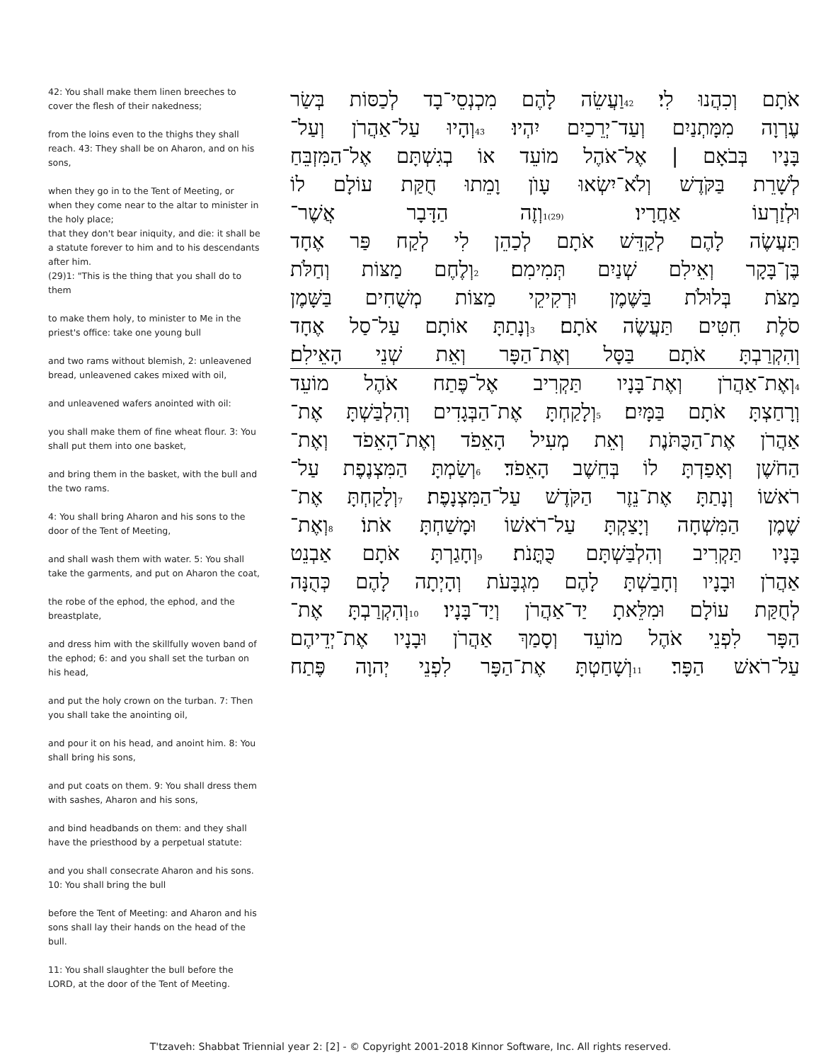42: You shall make them linen breeches to cover the flesh of their nakedness;
from the loins even to the thighs they shall reach. 43: They shall be on Aharon, and on his sons,
when they go in to the Tent of Meeting, or when they come near to the altar to minister in the holy place;
that they don't bear iniquity, and die: it shall be a statute forever to him and to his descendants after him.
(29)1: "This is the thing that you shall do to them
to make them holy, to minister to Me in the priest's office: take one young bull
and two rams without blemish, 2: unleavened bread, unleavened cakes mixed with oil,
and unleavened wafers anointed with oil:
you shall make them of fine wheat flour. 3: You shall put them into one basket,
and bring them in the basket, with the bull and the two rams.
4: You shall bring Aharon and his sons to the door of the Tent of Meeting,
and shall wash them with water. 5: You shall take the garments, and put on Aharon the coat,
the robe of the ephod, the ephod, and the breastplate,
and dress him with the skillfully woven band of the ephod; 6: and you shall set the turban on his head,
and put the holy crown on the turban. 7: Then you shall take the anointing oil,
and pour it on his head, and anoint him. 8: You shall bring his sons,
and put coats on them. 9: You shall dress them with sashes, Aharon and his sons,
and bind headbands on them: and they shall have the priesthood by a perpetual statute:
and you shall consecrate Aharon and his sons. 10: You shall bring the bull
before the Tent of Meeting: and Aharon and his sons shall lay their hands on the head of the bull.
11: You shall slaughter the bull before the LORD, at the door of the Tent of Meeting.
אֹתָם וְכִהֲנוּ לִי׃ 42וַעֲשֵׂה לָהֶם מִכְנְסֵי־בָד לְכַסּוֹת בְּשַׂר
עֶרְוָה מִמָּתְנַיִם וְעַד־יְרֵכַיִם יִהְיוּ׃ 43וְהָיוּ עַל־אַהֲרֹן וְעַל־
בָּנָיו בְּבֹאָם | אֶל־אֹהֶל מוֹעֵד אוֹ בְגִשְׁתָּם אֶל־הַמִּזְבֵּחַ
לְשָׁרֵת בַּקֹּדֶשׁ וְלֹא־יִשְׂאוּ עָוֺן וָמֵתוּ חֻקַּת עוֹלָם לוֹ
וּלְזַרְעוֹ אַחֲרָיו׃ (29)1וְזֶה הַדָּבָר אֲשֶׁר־
תַּעֲשֶׂה לָהֶם לְקַדֵּשׁ אֹתָם לְכַהֵן לִי לְקַח פַּר אֶחָד
בֶּן־בָּקָר וְאֵילִם שְׁנַיִם תְּמִימִם׃ 2וְלֶחֶם מַצּוֹת וְחַלֹּת
מַצֹּת בְּלוּלֹת בַּשֶּׁמֶן וּרְקִיקֵי מַצּוֹת מְשֻׁחִים בַּשָּׁמֶן
סֹלֶת חִטִּים תַּעֲשֶׂה אֹתָם׃ 3וְנָתַתָּ אוֹתָם עַל־סַל אֶחָד
וְהִקְרַבְתָּ אֹתָם בַּסָּל וְאֶת־הַפָּר וְאֵת שְׁנֵי הָאֵילִם׃
4וְאֶת־אַהֲרֹן וְאֶת־בָּנָיו תַּקְרִיב אֶל־פֶּתַח אֹהֶל מוֹעֵד
וְרָחַצְתָּ אֹתָם בַּמָּיִם׃ 5וְלָקַחְתָּ אֶת־הַבְּגָדִים וְהִלְבַּשְׁתָּ אֶת־
אַהֲרֹן אֶת־הַכֻּתֹּנֶת וְאֵת מְעִיל הָאֵפֹד וְאֶת־הָאֵפֹד וְאֶת־
הַחֹשֶׁן וְאָפַדְתָּ לוֹ בְּחֵשֶׁב הָאֵפֹד׃ 6וְשַׂמְתָּ הַמִּצְנֶפֶת עַל־
רֹאשׁוֹ וְנָתַתָּ אֶת־נֵזֶר הַקֹּדֶשׁ עַל־הַמִּצְנָפֶת׃ 7וְלָקַחְתָּ אֶת־
שֶׁמֶן הַמִּשְׁחָה וְיָצַקְתָּ עַל־רֹאשׁוֹ וּמָשַׁחְתָּ אֹתוֹ׃ 8וְאֶת־
בָּנָיו תַּקְרִיב וְהִלְבַּשְׁתָּם כֻּתֳּנֹת׃ 9וְחָגַרְתָּ אֹתָם אַבְנֵט
אַהֲרֹן וּבָנָיו וְחָבַשְׁתָּ לָהֶם מִגְבָּעֹת וְהָיְתָה לָהֶם כְּהֻנָּה
לְחֻקַּת עוֹלָם וּמִלֵּאתָ יַד־אַהֲרֹן וְיַד־בָּנָיו׃ 10וְהִקְרַבְתָּ אֶת־
הַפָּר לִפְנֵי אֹהֶל מוֹעֵד וְסָמַךְ אַהֲרֹן וּבָנָיו אֶת־יְדֵיהֶם
עַל־רֹאשׁ הַפָּר׃ 11וְשָׁחַטְתָּ אֶת־הַפָּר לִפְנֵי יְהוָה פֶּתַח
T'tzaveh: Shabbat Triennial year 2: [2] - © Copyright 2001-2018 Kinnor Software, Inc. All rights reserved.